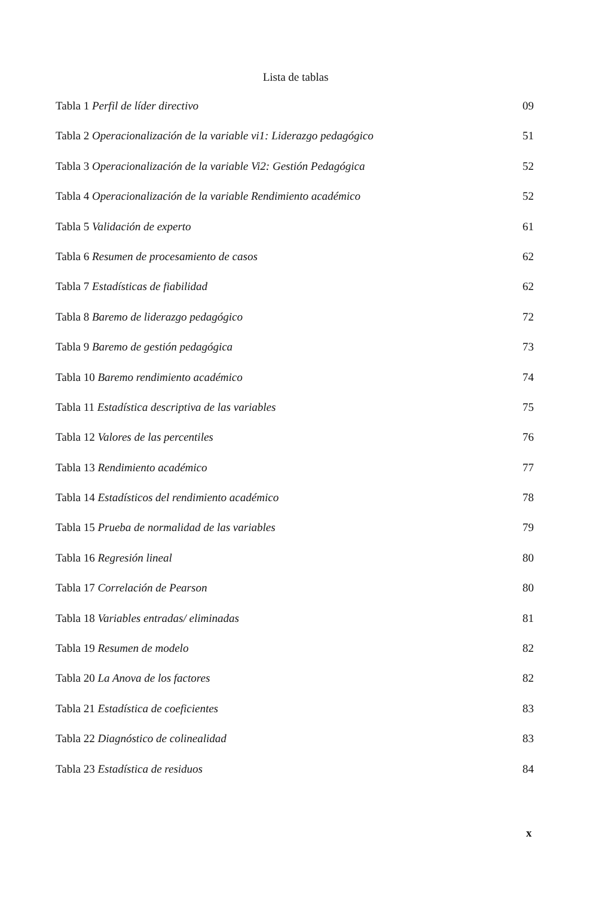Lista de tablas
Tabla 1 Perfil de líder directivo 09
Tabla 2 Operacionalización de la variable vi1: Liderazgo pedagógico 51
Tabla 3 Operacionalización de la variable Vi2: Gestión Pedagógica 52
Tabla 4 Operacionalización de la variable Rendimiento académico 52
Tabla 5 Validación de experto 61
Tabla 6 Resumen de procesamiento de casos 62
Tabla 7 Estadísticas de fiabilidad 62
Tabla 8 Baremo de liderazgo pedagógico 72
Tabla 9 Baremo de gestión pedagógica 73
Tabla 10 Baremo rendimiento académico 74
Tabla 11 Estadística descriptiva de las variables 75
Tabla 12 Valores de las percentiles 76
Tabla 13 Rendimiento académico 77
Tabla 14 Estadísticos del rendimiento académico 78
Tabla 15 Prueba de normalidad de las variables 79
Tabla 16 Regresión lineal 80
Tabla 17 Correlación de Pearson 80
Tabla 18 Variables entradas/ eliminadas 81
Tabla 19 Resumen de modelo 82
Tabla 20 La Anova de los factores 82
Tabla 21 Estadística de coeficientes 83
Tabla 22 Diagnóstico de colinealidad 83
Tabla 23 Estadística de residuos 84
x